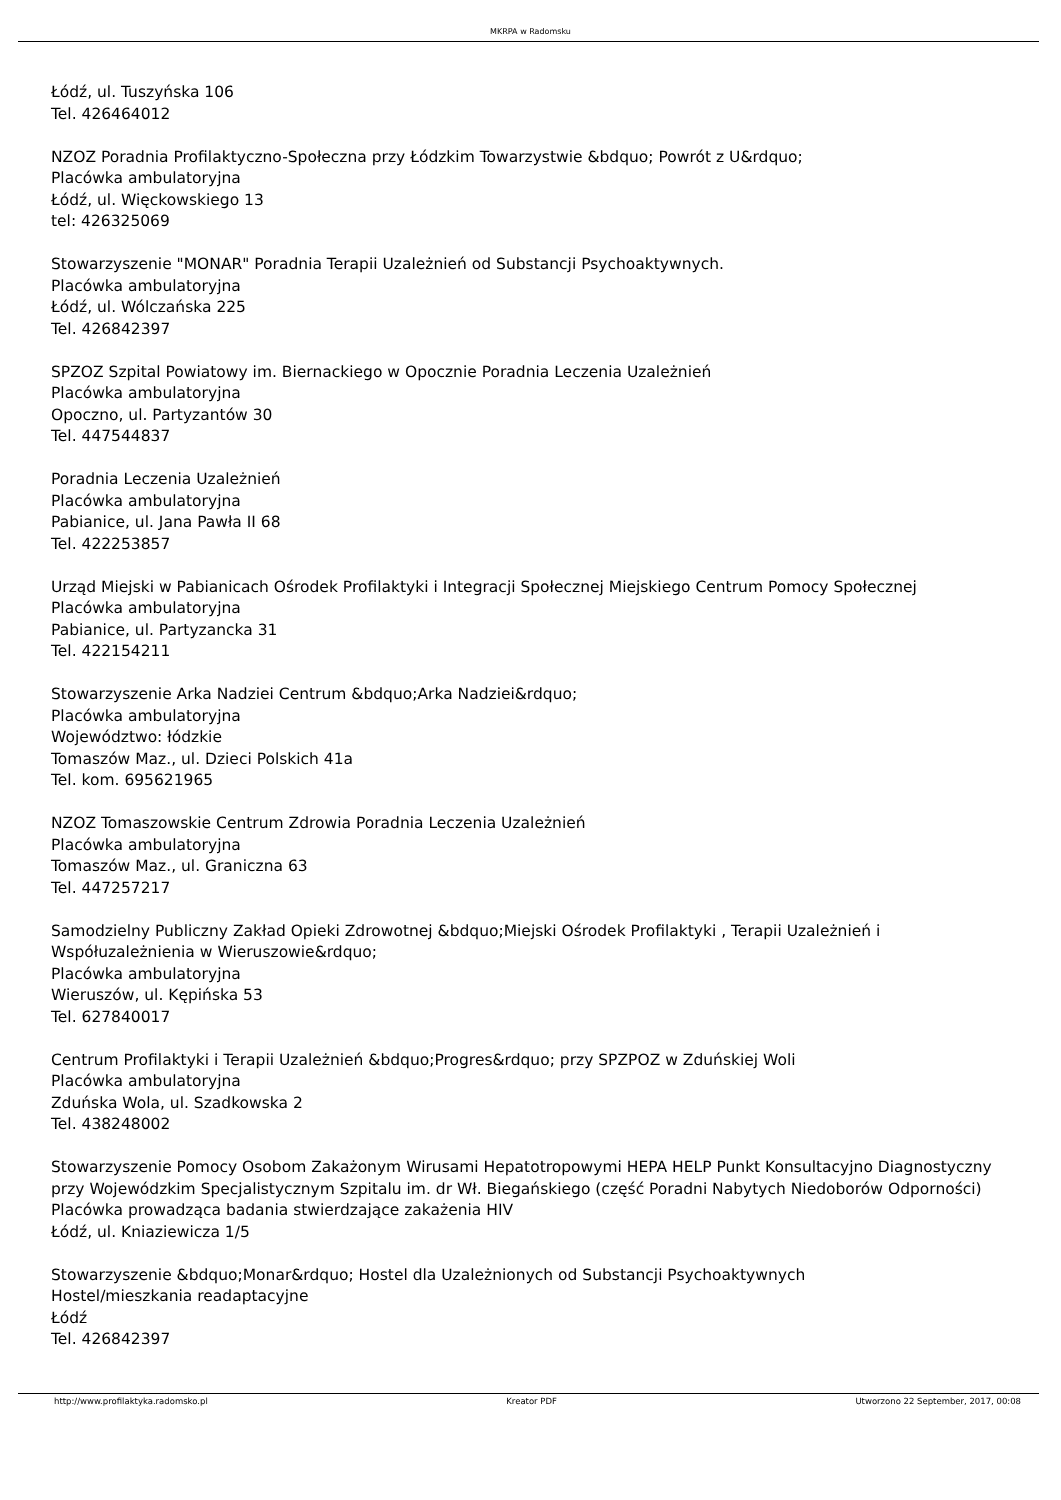MKRPA w Radomsku
Łódź, ul. Tuszyńska 106
Tel. 426464012
NZOZ Poradnia Profilaktyczno-Społeczna przy Łódzkim Towarzystwie &bdquo; Powrót z U&rdquo;
Placówka ambulatoryjna
Łódź, ul. Więckowskiego 13
tel: 426325069
Stowarzyszenie "MONAR" Poradnia Terapii Uzależnień od Substancji Psychoaktywnych.
Placówka ambulatoryjna
Łódź, ul. Wólczańska 225
Tel. 426842397
SPZOZ Szpital Powiatowy im. Biernackiego w Opocznie Poradnia Leczenia Uzależnień
Placówka ambulatoryjna
Opoczno, ul. Partyzantów 30
Tel. 447544837
Poradnia Leczenia Uzależnień
Placówka ambulatoryjna
Pabianice, ul. Jana Pawła II 68
Tel. 422253857
Urząd Miejski w Pabianicach Ośrodek Profilaktyki i Integracji Społecznej Miejskiego Centrum Pomocy Społecznej
Placówka ambulatoryjna
Pabianice, ul. Partyzancka 31
Tel. 422154211
Stowarzyszenie Arka Nadziei Centrum &bdquo;Arka Nadziei&rdquo;
Placówka ambulatoryjna
Województwo: łódzkie
Tomaszów Maz., ul. Dzieci Polskich 41a
Tel. kom. 695621965
NZOZ Tomaszowskie Centrum Zdrowia Poradnia Leczenia Uzależnień
Placówka ambulatoryjna
Tomaszów Maz., ul. Graniczna 63
Tel. 447257217
Samodzielny Publiczny Zakład Opieki Zdrowotnej &bdquo;Miejski Ośrodek Profilaktyki , Terapii Uzależnień i Współuzależnienia w Wieruszowie&rdquo;
Placówka ambulatoryjna
Wieruszów, ul. Kępińska 53
Tel. 627840017
Centrum Profilaktyki i Terapii Uzależnień &bdquo;Progres&rdquo; przy SPZPOZ w Zduńskiej Woli
Placówka ambulatoryjna
Zduńska Wola, ul. Szadkowska 2
Tel. 438248002
Stowarzyszenie Pomocy Osobom Zakażonym Wirusami Hepatotropowymi HEPA HELP Punkt Konsultacyjno Diagnostyczny przy Wojewódzkim Specjalistycznym Szpitalu im. dr Wł. Biegańskiego (część Poradni Nabytych Niedoborów Odporności)
Placówka prowadząca badania stwierdzające zakażenia HIV
Łódź, ul. Kniaziewicza 1/5
Stowarzyszenie &bdquo;Monar&rdquo; Hostel dla Uzależnionych od Substancji Psychoaktywnych
Hostel/mieszkania readaptacyjne
Łódź
Tel. 426842397
http://www.profilaktyka.radomsko.pl Kreator PDF Utworzono 22 September, 2017, 00:08